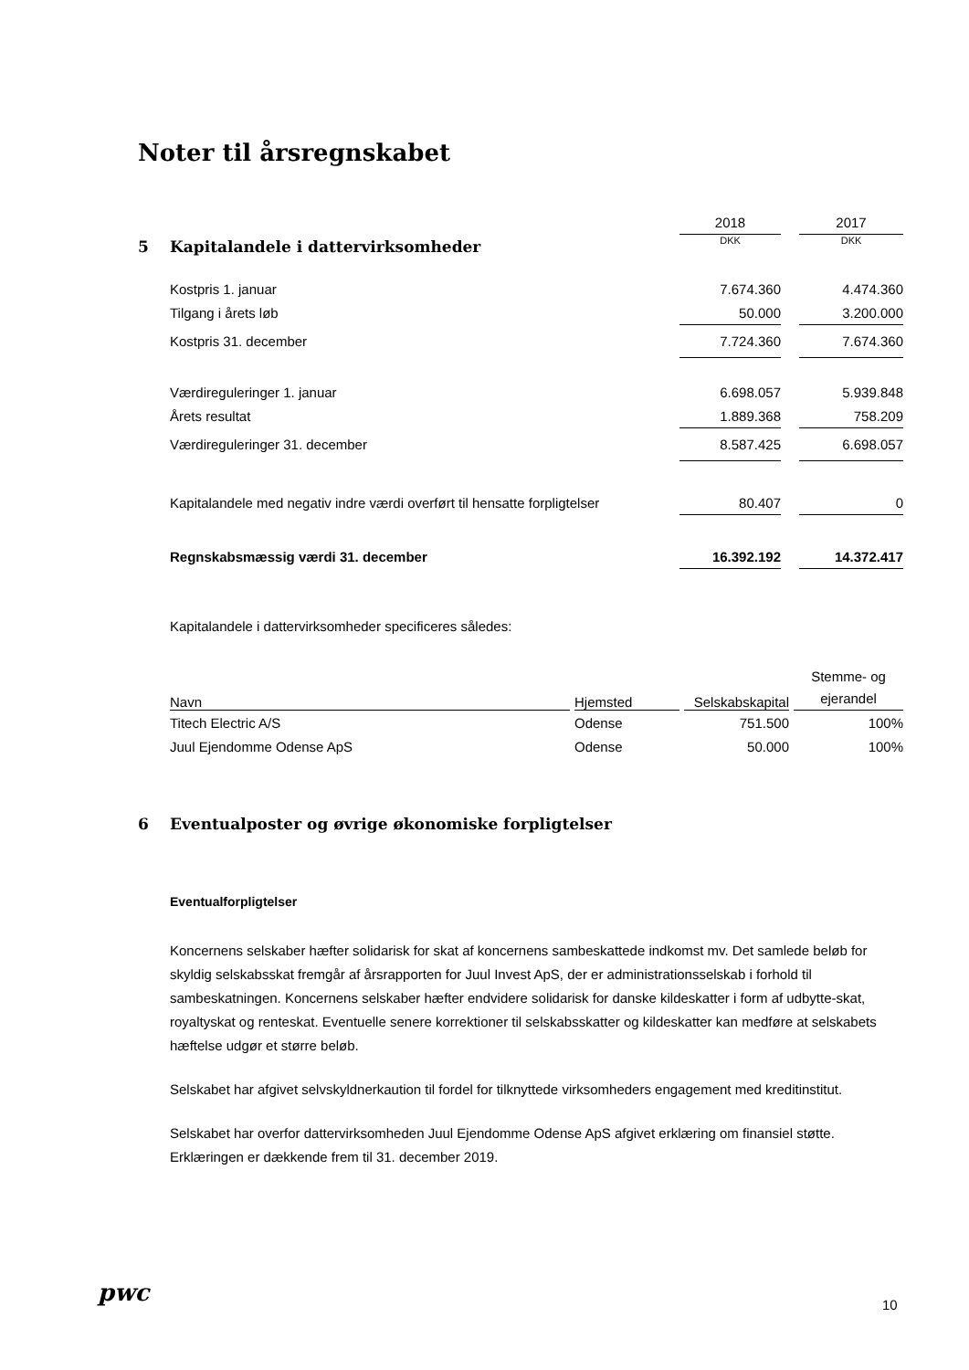Noter til årsregnskabet
| | | 2018 | | 2017 |
| 5 | Kapitalandele i dattervirksomheder | DKK | | DKK |
| | Kostpris 1. januar | 7.674.360 | | 4.474.360 |
| | Tilgang i årets løb | 50.000 | | 3.200.000 |
| | Kostpris 31. december | 7.724.360 | | 7.674.360 |
| | Værdireguleringer 1. januar | 6.698.057 | | 5.939.848 |
| | Årets resultat | 1.889.368 | | 758.209 |
| | Værdireguleringer 31. december | 8.587.425 | | 6.698.057 |
| | Kapitalandele med negativ indre værdi overført til hensatte forpligtelser | 80.407 | | 0 |
| | Regnskabsmæssig værdi 31. december | 16.392.192 | | 14.372.417 |
Kapitalandele i dattervirksomheder specificeres således:
| Navn | | Hjemsted | | Selskabskapital | | Stemme- og ejerandel |
| Titech Electric A/S | | Odense | | 751.500 | | 100% |
| Juul Ejendomme Odense ApS | | Odense | | 50.000 | | 100% |
6 Eventualposter og øvrige økonomiske forpligtelser
Eventualforpligtelser
Koncernens selskaber hæfter solidarisk for skat af koncernens sambeskattede indkomst mv. Det samlede beløb for skyldig selskabsskat fremgår af årsrapporten for Juul Invest ApS, der er administrationsselskab i forhold til sambeskatningen. Koncernens selskaber hæfter endvidere solidarisk for danske kildeskatter i form af udbytte-skat, royaltyskat og renteskat. Eventuelle senere korrektioner til selskabsskatter og kildeskatter kan medføre at selskabets hæftelse udgør et større beløb.
Selskabet har afgivet selvskyldnerkaution til fordel for tilknyttede virksomheders engagement med kreditinstitut.
Selskabet har overfor dattervirksomheden Juul Ejendomme Odense ApS afgivet erklæring om finansiel støtte. Erklæringen er dækkende frem til 31. december 2019.
pwc 10